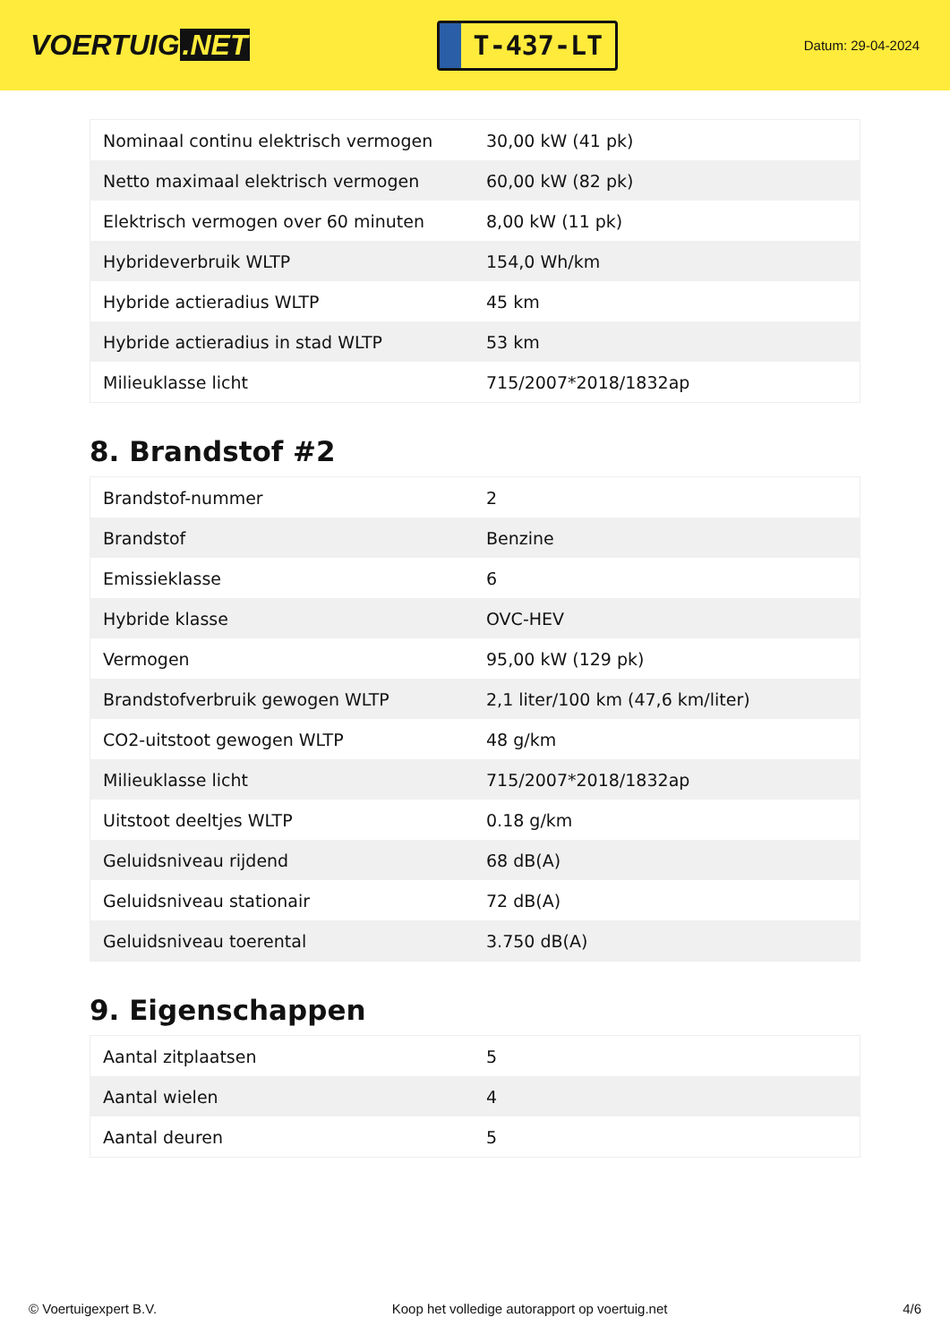VOERTUIG.NET
T-437-LT
Datum: 29-04-2024
| Nominaal continu elektrisch vermogen | 30,00 kW (41 pk) |
| Netto maximaal elektrisch vermogen | 60,00 kW (82 pk) |
| Elektrisch vermogen over 60 minuten | 8,00 kW (11 pk) |
| Hybrideverbruik WLTP | 154,0 Wh/km |
| Hybride actieradius WLTP | 45 km |
| Hybride actieradius in stad WLTP | 53 km |
| Milieuklasse licht | 715/2007*2018/1832ap |
8. Brandstof #2
| Brandstof-nummer | 2 |
| Brandstof | Benzine |
| Emissieklasse | 6 |
| Hybride klasse | OVC-HEV |
| Vermogen | 95,00 kW (129 pk) |
| Brandstofverbruik gewogen WLTP | 2,1 liter/100 km (47,6 km/liter) |
| CO2-uitstoot gewogen WLTP | 48 g/km |
| Milieuklasse licht | 715/2007*2018/1832ap |
| Uitstoot deeltjes WLTP | 0.18 g/km |
| Geluidsniveau rijdend | 68 dB(A) |
| Geluidsniveau stationair | 72 dB(A) |
| Geluidsniveau toerental | 3.750 dB(A) |
9. Eigenschappen
| Aantal zitplaatsen | 5 |
| Aantal wielen | 4 |
| Aantal deuren | 5 |
© Voertuigexpert B.V. Koop het volledige autorapport op voertuig.net 4/6